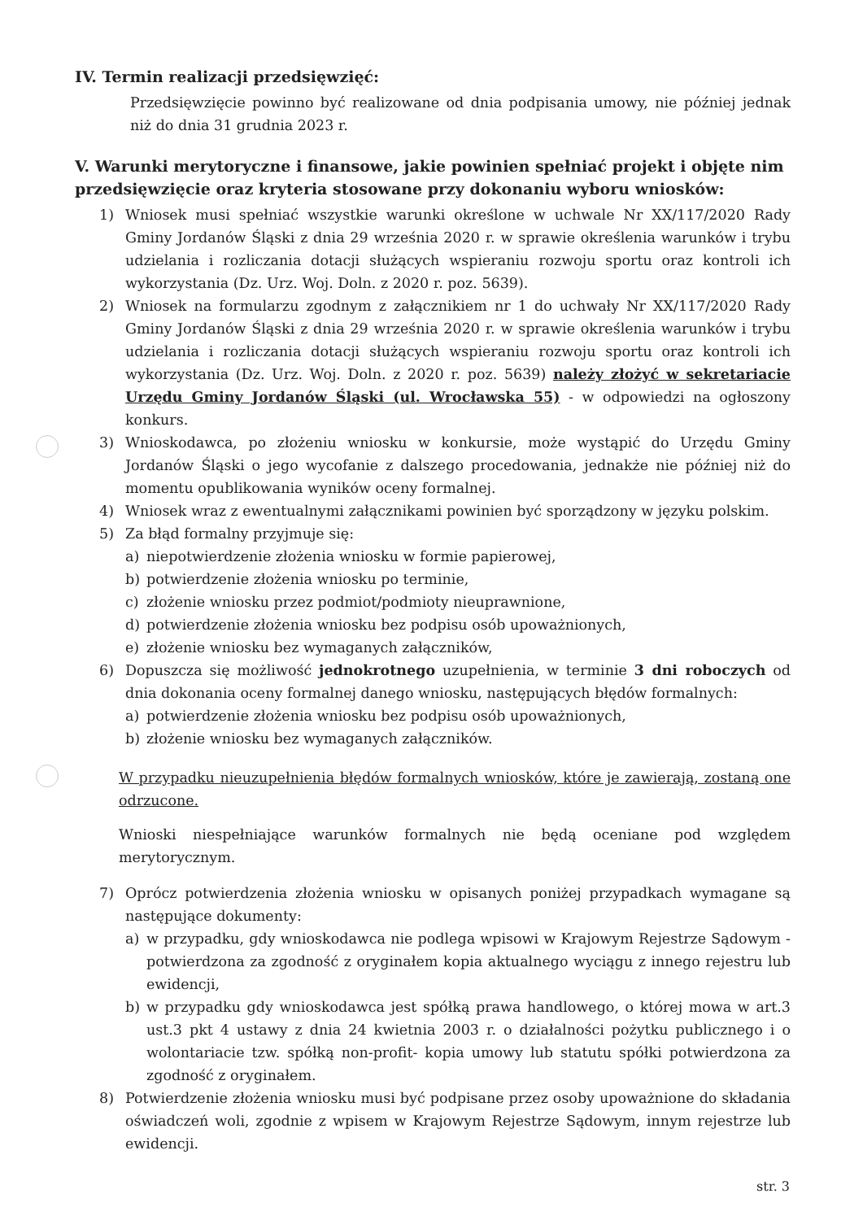IV. Termin realizacji przedsięwzięć:
Przedsięwzięcie powinno być realizowane od dnia podpisania umowy, nie później jednak niż do dnia 31 grudnia 2023 r.
V. Warunki merytoryczne i finansowe, jakie powinien spełniać projekt i objęte nim przedsięwzięcie oraz kryteria stosowane przy dokonaniu wyboru wniosków:
1) Wniosek musi spełniać wszystkie warunki określone w uchwale Nr XX/117/2020 Rady Gminy Jordanów Śląski z dnia 29 września 2020 r. w sprawie określenia warunków i trybu udzielania i rozliczania dotacji służących wspieraniu rozwoju sportu oraz kontroli ich wykorzystania (Dz. Urz. Woj. Doln. z 2020 r. poz. 5639).
2) Wniosek na formularzu zgodnym z załącznikiem nr 1 do uchwały Nr XX/117/2020 Rady Gminy Jordanów Śląski z dnia 29 września 2020 r. w sprawie określenia warunków i trybu udzielania i rozliczania dotacji służących wspieraniu rozwoju sportu oraz kontroli ich wykorzystania (Dz. Urz. Woj. Doln. z 2020 r. poz. 5639) należy złożyć w sekretariacie Urzędu Gminy Jordanów Śląski (ul. Wrocławska 55) - w odpowiedzi na ogłoszony konkurs.
3) Wnioskodawca, po złożeniu wniosku w konkursie, może wystąpić do Urzędu Gminy Jordanów Śląski o jego wycofanie z dalszego procedowania, jednakże nie później niż do momentu opublikowania wyników oceny formalnej.
4) Wniosek wraz z ewentualnymi załącznikami powinien być sporządzony w języku polskim.
5) Za błąd formalny przyjmuje się:
a) niepotwierdzenie złożenia wniosku w formie papierowej,
b) potwierdzenie złożenia wniosku po terminie,
c) złożenie wniosku przez podmiot/podmioty nieuprawnione,
d) potwierdzenie złożenia wniosku bez podpisu osób upoważnionych,
e) złożenie wniosku bez wymaganych załączników,
6) Dopuszcza się możliwość jednokrotnego uzupełnienia, w terminie 3 dni roboczych od dnia dokonania oceny formalnej danego wniosku, następujących błędów formalnych:
a) potwierdzenie złożenia wniosku bez podpisu osób upoważnionych,
b) złożenie wniosku bez wymaganych załączników.
W przypadku nieuzupełnienia błędów formalnych wniosków, które je zawierają, zostaną one odrzucone.
Wnioski niespełniające warunków formalnych nie będą oceniane pod względem merytorycznym.
7) Oprócz potwierdzenia złożenia wniosku w opisanych poniżej przypadkach wymagane są następujące dokumenty:
a) w przypadku, gdy wnioskodawca nie podlega wpisowi w Krajowym Rejestrze Sądowym - potwierdzona za zgodność z oryginałem kopia aktualnego wyciągu z innego rejestru lub ewidencji,
b) w przypadku gdy wnioskodawca jest spółką prawa handlowego, o której mowa w art.3 ust.3 pkt 4 ustawy z dnia 24 kwietnia 2003 r. o działalności pożytku publicznego i o wolontariacie tzw. spółką non-profit- kopia umowy lub statutu spółki potwierdzona za zgodność z oryginałem.
8) Potwierdzenie złożenia wniosku musi być podpisane przez osoby upoważnione do składania oświadczeń woli, zgodnie z wpisem w Krajowym Rejestrze Sądowym, innym rejestrze lub ewidencji.
str. 3